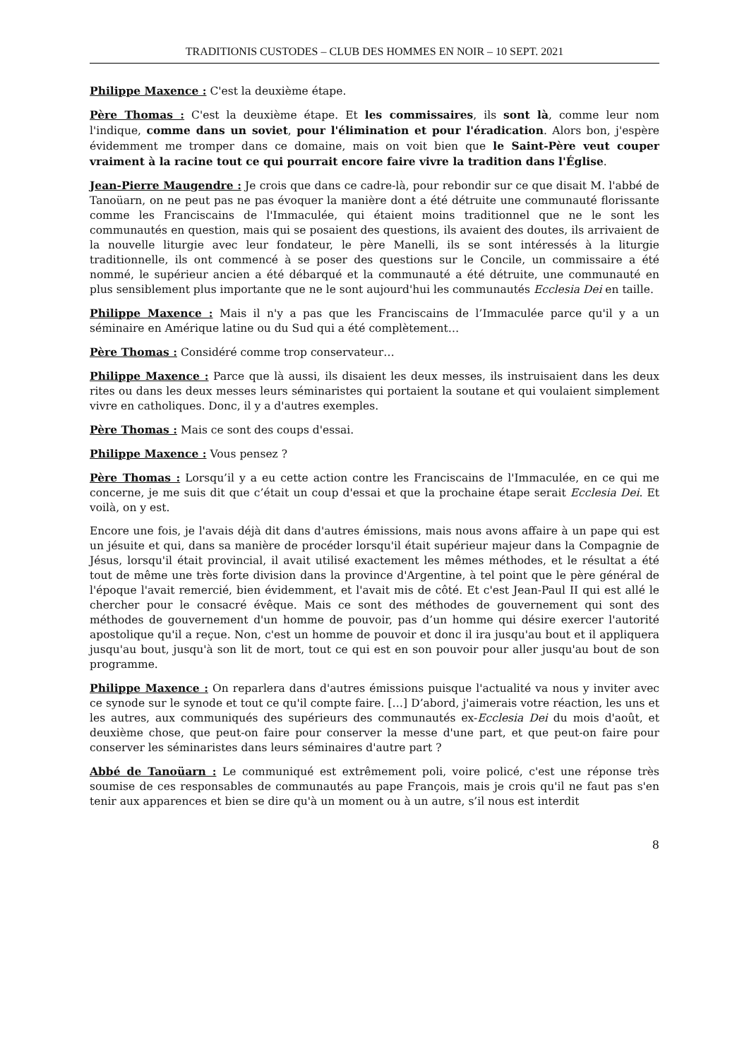TRADITIONIS CUSTODES – CLUB DES HOMMES EN NOIR – 10 SEPT. 2021
Philippe Maxence : C'est la deuxième étape.
Père Thomas : C'est la deuxième étape. Et les commissaires, ils sont là, comme leur nom l'indique, comme dans un soviet, pour l'élimination et pour l'éradication. Alors bon, j'espère évidemment me tromper dans ce domaine, mais on voit bien que le Saint-Père veut couper vraiment à la racine tout ce qui pourrait encore faire vivre la tradition dans l'Église.
Jean-Pierre Maugendre : Je crois que dans ce cadre-là, pour rebondir sur ce que disait M. l'abbé de Tanoüarn, on ne peut pas ne pas évoquer la manière dont a été détruite une communauté florissante comme les Franciscains de l'Immaculée, qui étaient moins traditionnel que ne le sont les communautés en question, mais qui se posaient des questions, ils avaient des doutes, ils arrivaient de la nouvelle liturgie avec leur fondateur, le père Manelli, ils se sont intéressés à la liturgie traditionnelle, ils ont commencé à se poser des questions sur le Concile, un commissaire a été nommé, le supérieur ancien a été débarqué et la communauté a été détruite, une communauté en plus sensiblement plus importante que ne le sont aujourd'hui les communautés Ecclesia Dei en taille.
Philippe Maxence : Mais il n'y a pas que les Franciscains de l’Immaculée parce qu'il y a un séminaire en Amérique latine ou du Sud qui a été complètement…
Père Thomas : Considéré comme trop conservateur…
Philippe Maxence : Parce que là aussi, ils disaient les deux messes, ils instruisaient dans les deux rites ou dans les deux messes leurs séminaristes qui portaient la soutane et qui voulaient simplement vivre en catholiques. Donc, il y a d'autres exemples.
Père Thomas : Mais ce sont des coups d'essai.
Philippe Maxence : Vous pensez ?
Père Thomas : Lorsqu’il y a eu cette action contre les Franciscains de l'Immaculée, en ce qui me concerne, je me suis dit que c’était un coup d'essai et que la prochaine étape serait Ecclesia Dei. Et voilà, on y est.
Encore une fois, je l'avais déjà dit dans d'autres émissions, mais nous avons affaire à un pape qui est un jésuite et qui, dans sa manière de procéder lorsqu'il était supérieur majeur dans la Compagnie de Jésus, lorsqu'il était provincial, il avait utilisé exactement les mêmes méthodes, et le résultat a été tout de même une très forte division dans la province d'Argentine, à tel point que le père général de l'époque l'avait remercié, bien évidemment, et l'avait mis de côté. Et c'est Jean-Paul II qui est allé le chercher pour le consacré évêque. Mais ce sont des méthodes de gouvernement qui sont des méthodes de gouvernement d'un homme de pouvoir, pas d’un homme qui désire exercer l'autorité apostolique qu'il a reçue. Non, c'est un homme de pouvoir et donc il ira jusqu'au bout et il appliquera jusqu'au bout, jusqu'à son lit de mort, tout ce qui est en son pouvoir pour aller jusqu'au bout de son programme.
Philippe Maxence : On reparlera dans d'autres émissions puisque l'actualité va nous y inviter avec ce synode sur le synode et tout ce qu'il compte faire. […] D’abord, j'aimerais votre réaction, les uns et les autres, aux communiqués des supérieurs des communautés ex-Ecclesia Dei du mois d'août, et deuxième chose, que peut-on faire pour conserver la messe d'une part, et que peut-on faire pour conserver les séminaristes dans leurs séminaires d'autre part ?
Abbé de Tanoüarn : Le communiqué est extrêmement poli, voire policé, c'est une réponse très soumise de ces responsables de communautés au pape François, mais je crois qu'il ne faut pas s'en tenir aux apparences et bien se dire qu'à un moment ou à un autre, s’il nous est interdit
8